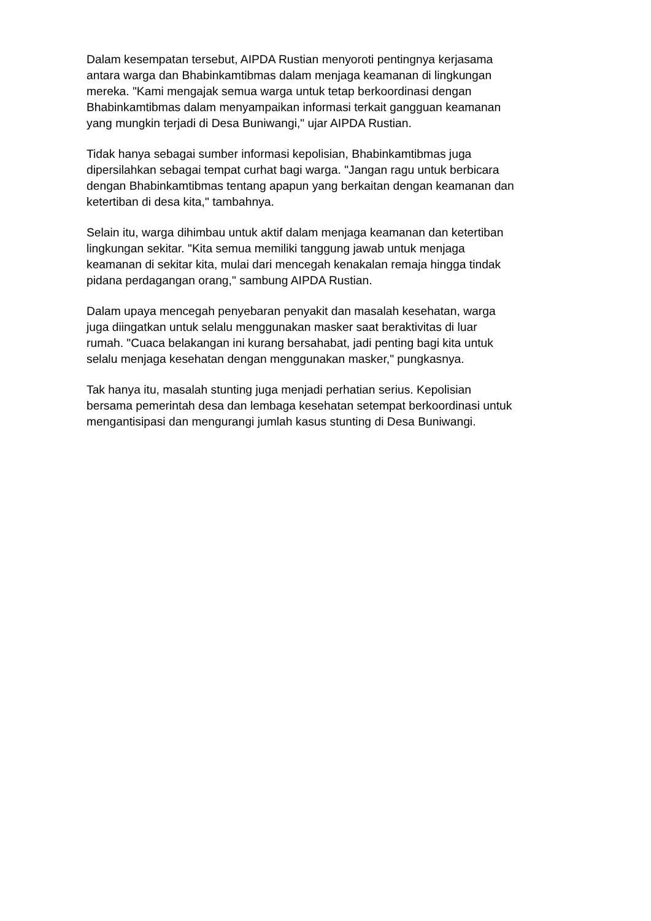Dalam kesempatan tersebut, AIPDA Rustian menyoroti pentingnya kerjasama
antara warga dan Bhabinkamtibmas dalam menjaga keamanan di lingkungan
mereka. "Kami mengajak semua warga untuk tetap berkoordinasi dengan
Bhabinkamtibmas dalam menyampaikan informasi terkait gangguan keamanan
yang mungkin terjadi di Desa Buniwangi," ujar AIPDA Rustian.
Tidak hanya sebagai sumber informasi kepolisian, Bhabinkamtibmas juga
dipersilahkan sebagai tempat curhat bagi warga. "Jangan ragu untuk berbicara
dengan Bhabinkamtibmas tentang apapun yang berkaitan dengan keamanan dan
ketertiban di desa kita," tambahnya.
Selain itu, warga dihimbau untuk aktif dalam menjaga keamanan dan ketertiban
lingkungan sekitar. "Kita semua memiliki tanggung jawab untuk menjaga
keamanan di sekitar kita, mulai dari mencegah kenakalan remaja hingga tindak
pidana perdagangan orang," sambung AIPDA Rustian.
Dalam upaya mencegah penyebaran penyakit dan masalah kesehatan, warga
juga diingatkan untuk selalu menggunakan masker saat beraktivitas di luar
rumah. "Cuaca belakangan ini kurang bersahabat, jadi penting bagi kita untuk
selalu menjaga kesehatan dengan menggunakan masker," pungkasnya.
Tak hanya itu, masalah stunting juga menjadi perhatian serius. Kepolisian
bersama pemerintah desa dan lembaga kesehatan setempat berkoordinasi untuk
mengantisipasi dan mengurangi jumlah kasus stunting di Desa Buniwangi.